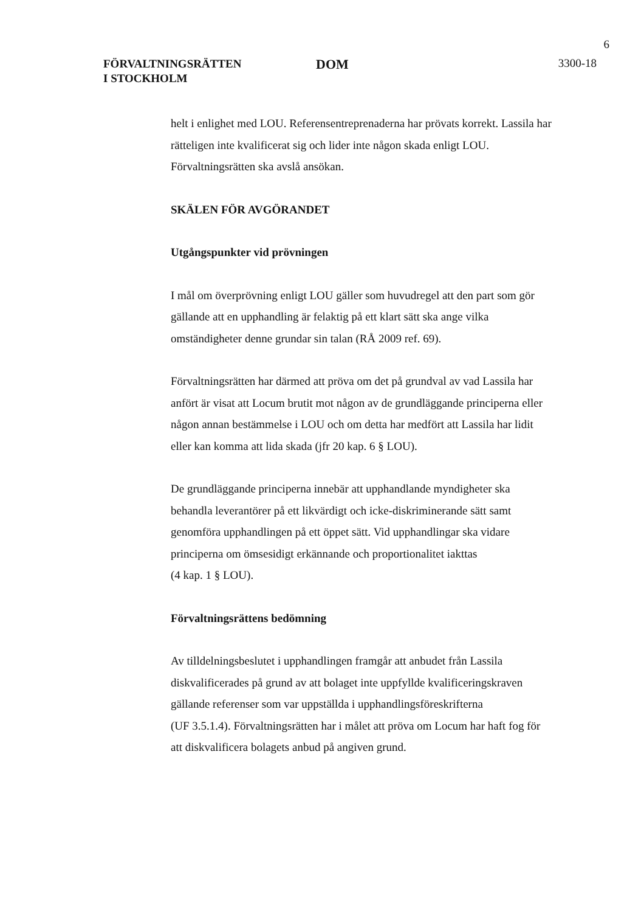6
FÖRVALTNINGSRÄTTEN
I STOCKHOLM
DOM
3300-18
helt i enlighet med LOU. Referensentreprenaderna har prövats korrekt. Lassila har rätteligen inte kvalificerat sig och lider inte någon skada enligt LOU. Förvaltningsrätten ska avslå ansökan.
SKÄLEN FÖR AVGÖRANDET
Utgångspunkter vid prövningen
I mål om överprövning enligt LOU gäller som huvudregel att den part som gör gällande att en upphandling är felaktig på ett klart sätt ska ange vilka omständigheter denne grundar sin talan (RÅ 2009 ref. 69).
Förvaltningsrätten har därmed att pröva om det på grundval av vad Lassila har anfört är visat att Locum brutit mot någon av de grundläggande principerna eller någon annan bestämmelse i LOU och om detta har medfört att Lassila har lidit eller kan komma att lida skada (jfr 20 kap. 6 § LOU).
De grundläggande principerna innebär att upphandlande myndigheter ska behandla leverantörer på ett likvärdigt och icke-diskriminerande sätt samt genomföra upphandlingen på ett öppet sätt. Vid upphandlingar ska vidare principerna om ömsesidigt erkännande och proportionalitet iakttas
(4 kap. 1 § LOU).
Förvaltningsrättens bedömning
Av tilldelningsbeslutet i upphandlingen framgår att anbudet från Lassila diskvalificerades på grund av att bolaget inte uppfyllde kvalificeringskraven gällande referenser som var uppställda i upphandlingsföreskrifterna
(UF 3.5.1.4). Förvaltningsrätten har i målet att pröva om Locum har haft fog för att diskvalificera bolagets anbud på angiven grund.